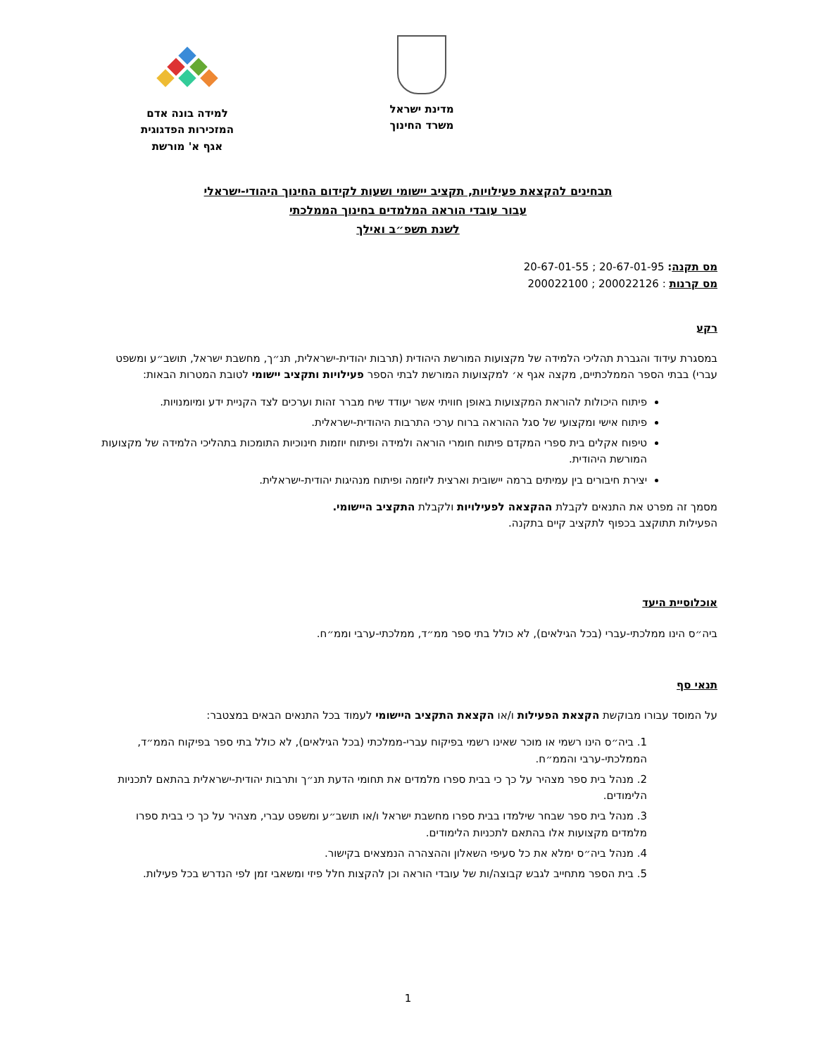מדינת ישראל
משרד החינוך
למידה בונה אדם
המזכירות הפדגוגית
אגף א' מורשת
תבחינים להקצאת פעילויות, תקציב יישומי ושעות לקידום החינוך היהודי-ישראלי
עבור עובדי הוראה המלמדים בחינוך הממלכתי
לשנת תשפ״ב ואילך
מס תקנה: 20-67-01-95 ; 20-67-01-55
מס קרנות : 200022126 ; 200022100
רקע
במסגרת עידוד והגברת תהליכי הלמידה של מקצועות המורשת היהודית (תרבות יהודית-ישראלית, תנ״ך, מחשבת ישראל, תושב״ע ומשפט עברי) בבתי הספר הממלכתיים, מקצה אגף א׳ למקצועות המורשת לבתי הספר פעילויות ותקציב יישומי לטובת המטרות הבאות:
פיתוח היכולות להוראת המקצועות באופן חוויתי אשר יעודד שיח מברר זהות וערכים לצד הקניית ידע ומיומנויות.
פיתוח אישי ומקצועי של סגל ההוראה ברוח ערכי התרבות היהודית-ישראלית.
טיפוח אקלים בית ספרי המקדם פיתוח חומרי הוראה ולמידה ופיתוח יוזמות חינוכיות התומכות בתהליכי הלמידה של מקצועות המורשת היהודית.
יצירת חיבורים בין עמיתים ברמה יישובית וארצית ליוזמה ופיתוח מנהיגות יהודית-ישראלית.
מסמך זה מפרט את התנאים לקבלת ההקצאה לפעילויות ולקבלת התקציב היישומי.
הפעילות תתוקצב בכפוף לתקציב קיים בתקנה.
אוכלוסיית היעד
ביה״ס הינו ממלכתי-עברי (בכל הגילאים), לא כולל בתי ספר ממ״ד, ממלכתי-ערבי וממ״ח.
תנאי סף
על המוסד עבורו מבוקשת הקצאת הפעילות ו/או הקצאת התקציב היישומי לעמוד בכל התנאים הבאים במצטבר:
1. ביה״ס הינו רשמי או מוכר שאינו רשמי בפיקוח עברי-ממלכתי (בכל הגילאים), לא כולל בתי ספר בפיקוח הממ״ד, הממלכתי-ערבי והממ״ח.
2. מנהל בית ספר מצהיר על כך כי בבית ספרו מלמדים את תחומי הדעת תנ״ך ותרבות יהודית-ישראלית בהתאם לתכניות הלימודים.
3. מנהל בית ספר שבחר שילמדו בבית ספרו מחשבת ישראל ו/או תושב״ע ומשפט עברי, מצהיר על כך כי בבית ספרו מלמדים מקצועות אלו בהתאם לתכניות הלימודים.
4. מנהל ביה״ס ימלא את כל סעיפי השאלון וההצהרה הנמצאים בקישור.
5. בית הספר מתחייב לגבש קבוצה/ות של עובדי הוראה וכן להקצות חלל פיזי ומשאבי זמן לפי הנדרש בכל פעילות.
1